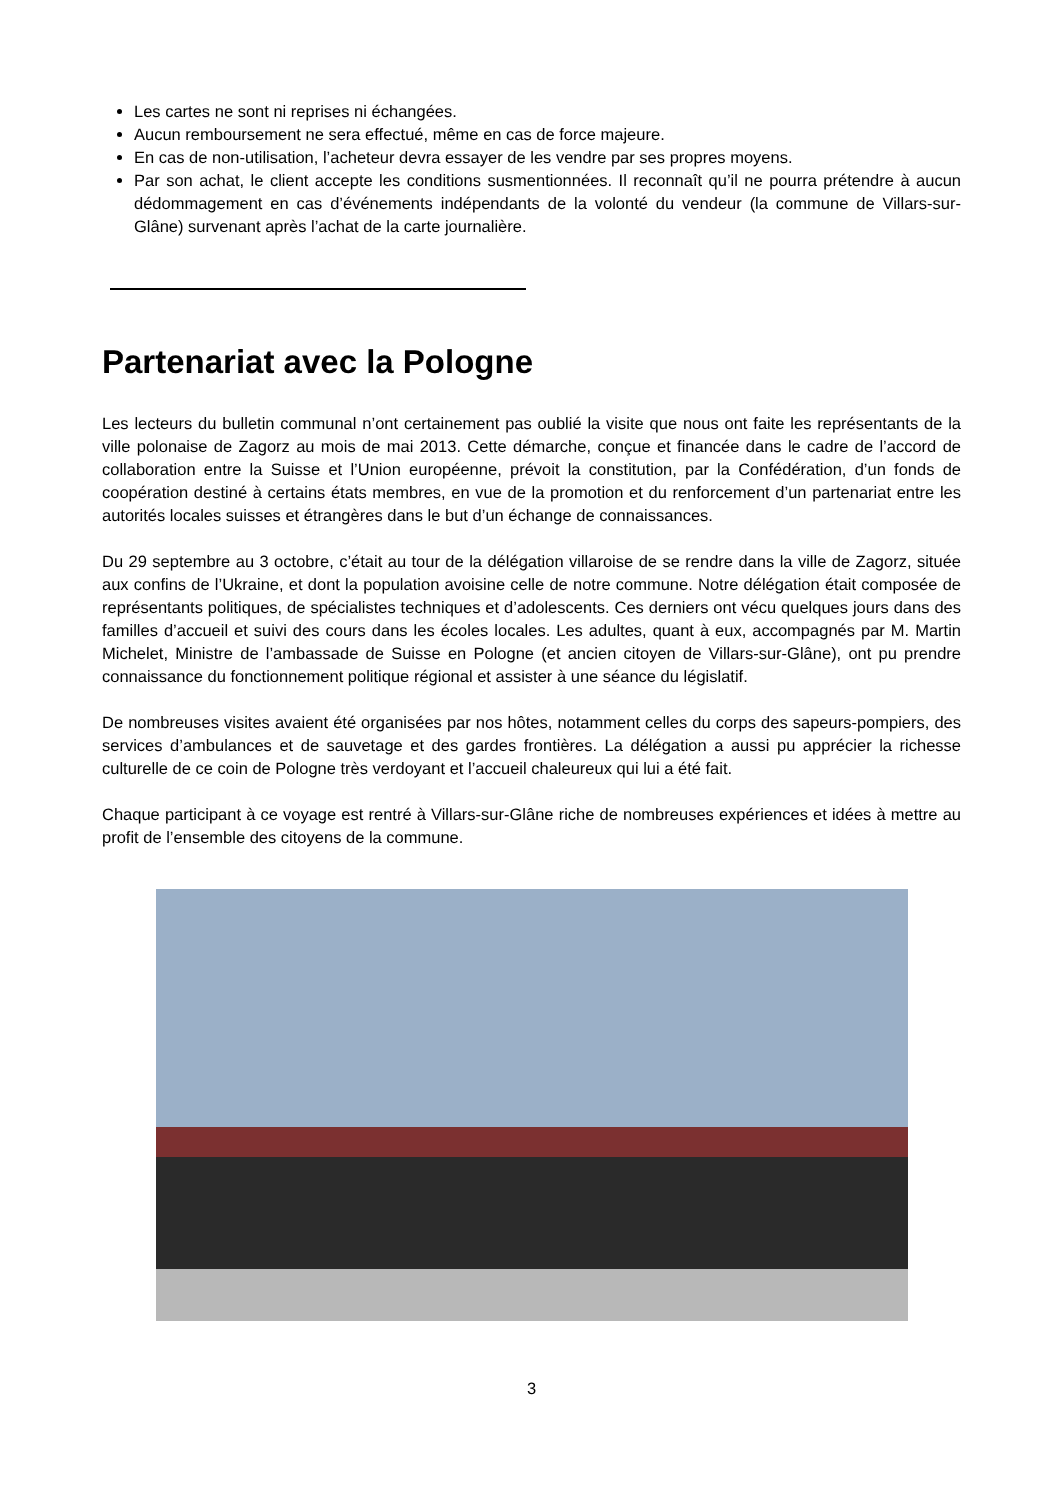Les cartes ne sont ni reprises ni échangées.
Aucun remboursement ne sera effectué, même en cas de force majeure.
En cas de non-utilisation, l’acheteur devra essayer de les vendre par ses propres moyens.
Par son achat, le client accepte les conditions susmentionnées. Il reconnaît qu’il ne pourra prétendre à aucun dédommagement en cas d’événements indépendants de la volonté du vendeur (la commune de Villars-sur-Glâne) survenant après l’achat de la carte journalière.
Partenariat avec la Pologne
Les lecteurs du bulletin communal n’ont certainement pas oublié la visite que nous ont faite les représentants de la ville polonaise de Zagorz au mois de mai 2013. Cette démarche, conçue et financée dans le cadre de l’accord de collaboration entre la Suisse et l’Union européenne, prévoit la constitution, par la Confédération, d’un fonds de coopération destiné à certains états membres, en vue de la promotion et du renforcement d’un partenariat entre les autorités locales suisses et étrangères dans le but d’un échange de connaissances.
Du 29 septembre au 3 octobre, c’était au tour de la délégation villaroise de se rendre dans la ville de Zagorz, située aux confins de l’Ukraine, et dont la population avoisine celle de notre commune. Notre délégation était composée de représentants politiques, de spécialistes techniques et d’adolescents. Ces derniers ont vécu quelques jours dans des familles d’accueil et suivi des cours dans les écoles locales. Les adultes, quant à eux, accompagnés par M. Martin Michelet, Ministre de l’ambassade de Suisse en Pologne (et ancien citoyen de Villars-sur-Glâne), ont pu prendre connaissance du fonctionnement politique régional et assister à une séance du législatif.
De nombreuses visites avaient été organisées par nos hôtes, notamment celles du corps des sapeurs-pompiers, des services d’ambulances et de sauvetage et des gardes frontières. La délégation a aussi pu apprécier la richesse culturelle de ce coin de Pologne très verdoyant et l’accueil chaleureux qui lui a été fait.
Chaque participant à ce voyage est rentré à Villars-sur-Glâne riche de nombreuses expériences et idées à mettre au profit de l’ensemble des citoyens de la commune.
3